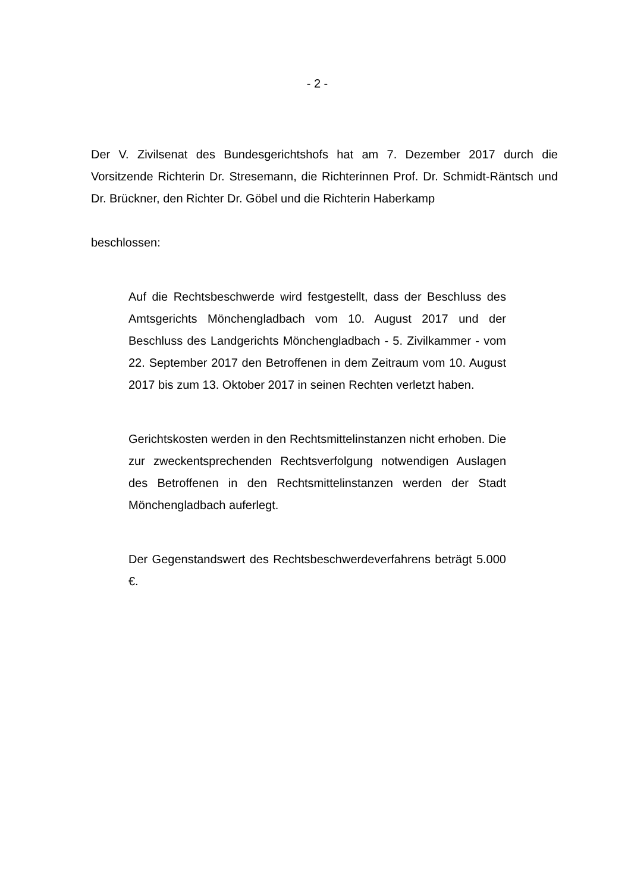- 2 -
Der V. Zivilsenat des Bundesgerichtshofs hat am 7. Dezember 2017 durch die Vorsitzende Richterin Dr. Stresemann, die Richterinnen Prof. Dr. Schmidt-Räntsch und Dr. Brückner, den Richter Dr. Göbel und die Richterin Haberkamp
beschlossen:
Auf die Rechtsbeschwerde wird festgestellt, dass der Beschluss des Amtsgerichts Mönchengladbach vom 10. August 2017 und der Beschluss des Landgerichts Mönchengladbach - 5. Zivilkammer - vom 22. September 2017 den Betroffenen in dem Zeitraum vom 10. August 2017 bis zum 13. Oktober 2017 in seinen Rechten verletzt haben.
Gerichtskosten werden in den Rechtsmittelinstanzen nicht erhoben. Die zur zweckentsprechenden Rechtsverfolgung notwendigen Auslagen des Betroffenen in den Rechtsmittelinstanzen werden der Stadt Mönchengladbach auferlegt.
Der Gegenstandswert des Rechtsbeschwerdeverfahrens beträgt 5.000 €.